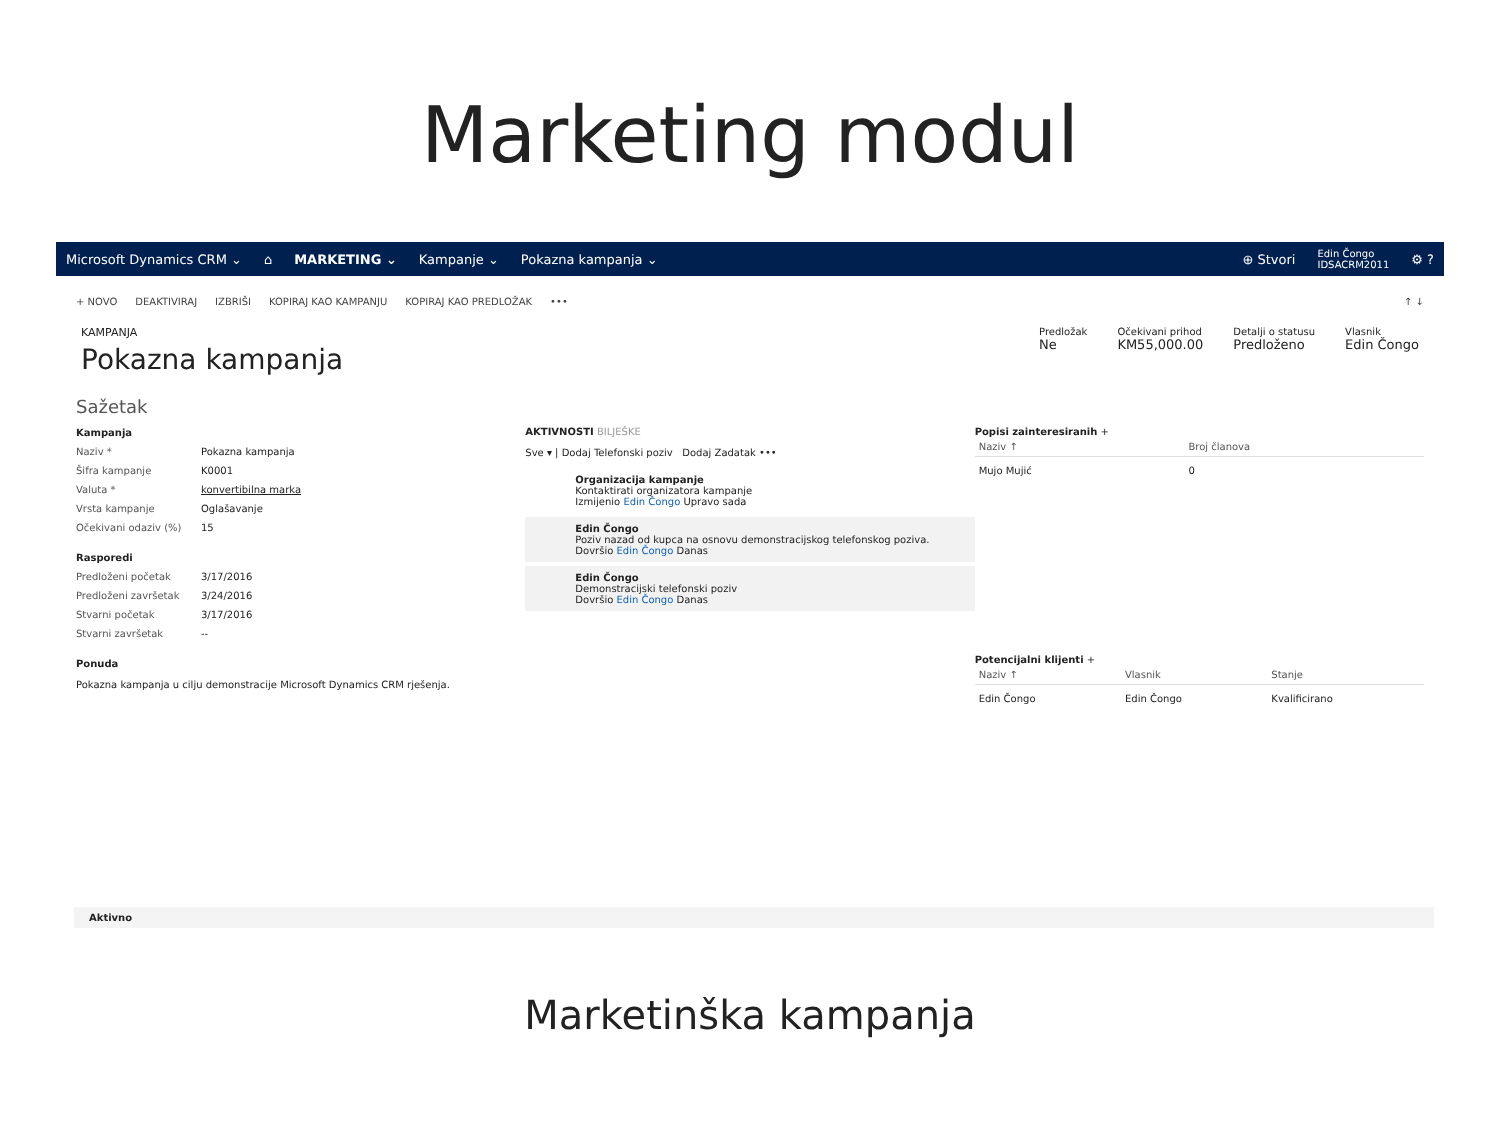Marketing modul
Microsoft Dynamics CRM ⌄ ⌂ MARKETING ⌄ Kampanje ⌄ Pokazna kampanja ⌄ ⊕ Stvori Edin Čongo
IDSACRM2011 ⚙ ?
+ NOVO DEAKTIVIRAJ IZBRIŠI KOPIRAJ KAO KAMPANJU KOPIRAJ KAO PREDLOŽAK ••• ↑ ↓
KAMPANJA
Pokazna kampanja
Predložak
Ne
Očekivani prihod
KM55,000.00
Detalji o statusu
Predloženo
Vlasnik
Edin Čongo
Sažetak
Kampanja
Naziv * Pokazna kampanja
Šifra kampanje K0001
Valuta * konvertibilna marka
Vrsta kampanje Oglašavanje
Očekivani odaziv (%) 15
Rasporedi
Predloženi početak 3/17/2016
Predloženi završetak 3/24/2016
Stvarni početak 3/17/2016
Stvarni završetak --
Ponuda
Pokazna kampanja u cilju demonstracije Microsoft Dynamics CRM rješenja.
AKTIVNOSTI BILJEŠKE
Sve ▾ | Dodaj Telefonski poziv Dodaj Zadatak •••
Organizacija kampanje
Kontaktirati organizatora kampanje
Izmijenio Edin Čongo Upravo sada
Edin Čongo
Poziv nazad od kupca na osnovu demonstracijskog telefonskog poziva.
Dovršio Edin Čongo Danas
Edin Čongo
Demonstracijski telefonski poziv
Dovršio Edin Čongo Danas
Popisi zainteresiranih +
| Naziv ↑ | Broj članova |
| --- | --- |
| Mujo Mujić | 0 |
Potencijalni klijenti +
| Naziv ↑ | Vlasnik | Stanje |
| --- | --- | --- |
| Edin Čongo | Edin Čongo | Kvalificirano |
Aktivno
Marketinška kampanja